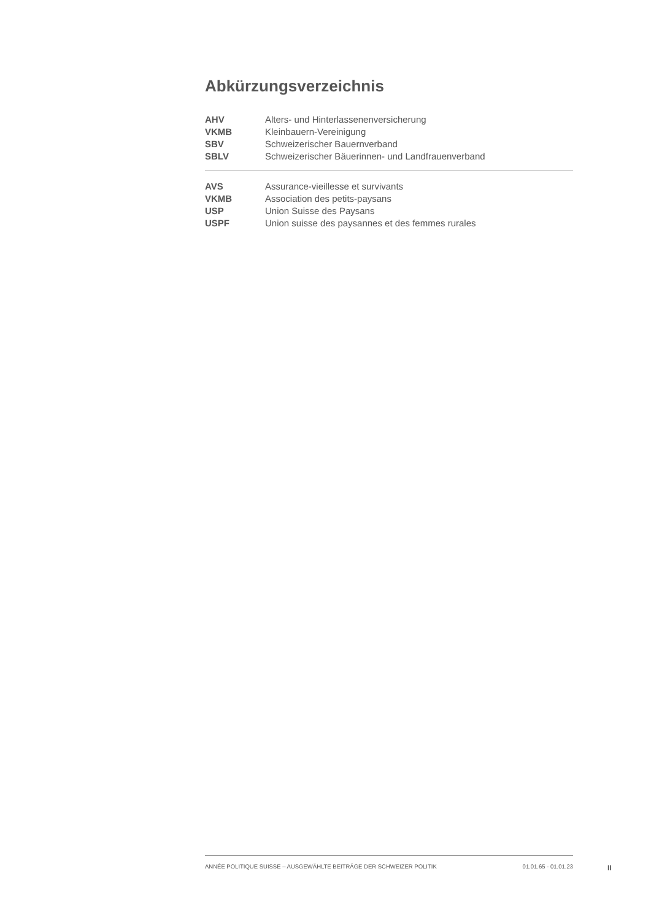Abkürzungsverzeichnis
| AHV | Alters- und Hinterlassenenversicherung |
| VKMB | Kleinbauern-Vereinigung |
| SBV | Schweizerischer Bauernverband |
| SBLV | Schweizerischer Bäuerinnen- und Landfrauenverband |
| AVS | Assurance-vieillesse et survivants |
| VKMB | Association des petits-paysans |
| USP | Union Suisse des Paysans |
| USPF | Union suisse des paysannes et des femmes rurales |
ANNÉE POLITIQUE SUISSE – AUSGEWÄHLTE BEITRÄGE DER SCHWEIZER POLITIK 01.01.65 - 01.01.23
II